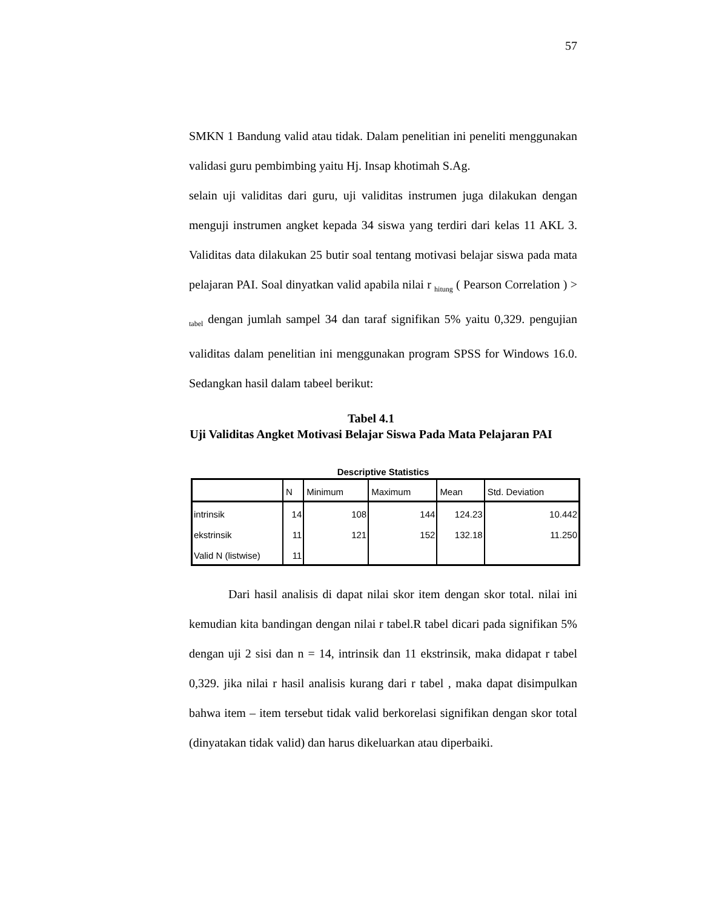57
SMKN 1 Bandung valid atau tidak. Dalam penelitian ini peneliti menggunakan validasi guru pembimbing yaitu Hj. Insap khotimah S.Ag.
selain uji validitas dari guru, uji validitas instrumen juga dilakukan dengan menguji instrumen angket kepada 34 siswa yang terdiri dari kelas 11 AKL 3. Validitas data dilakukan 25 butir soal tentang motivasi belajar siswa pada mata pelajaran PAI. Soal dinyatkan valid apabila nilai r <sub>hitung</sub> ( Pearson Correlation ) > <sub>tabel</sub> dengan jumlah sampel 34 dan taraf signifikan 5% yaitu 0,329. pengujian validitas dalam penelitian ini menggunakan program SPSS for Windows 16.0. Sedangkan hasil dalam tabeel berikut:
Tabel 4.1
Uji Validitas Angket Motivasi Belajar Siswa Pada Mata Pelajaran PAI
Descriptive Statistics
| | N | Minimum | Maximum | Mean | Std. Deviation |
| --- | --- | --- | --- | --- | --- |
| intrinsik | 14 | 108 | 144 | 124.23 | 10.442 |
| ekstrinsik | 11 | 121 | 152 | 132.18 | 11.250 |
| Valid N (listwise) | 11 | | | | |
Dari hasil analisis di dapat nilai skor item dengan skor total. nilai ini kemudian kita bandingan dengan nilai r tabel.R tabel dicari pada signifikan 5% dengan uji 2 sisi dan n = 14, intrinsik dan 11 ekstrinsik, maka didapat r tabel 0,329. jika nilai r hasil analisis kurang dari r tabel , maka dapat disimpulkan bahwa item – item tersebut tidak valid berkorelasi signifikan dengan skor total (dinyatakan tidak valid) dan harus dikeluarkan atau diperbaiki.